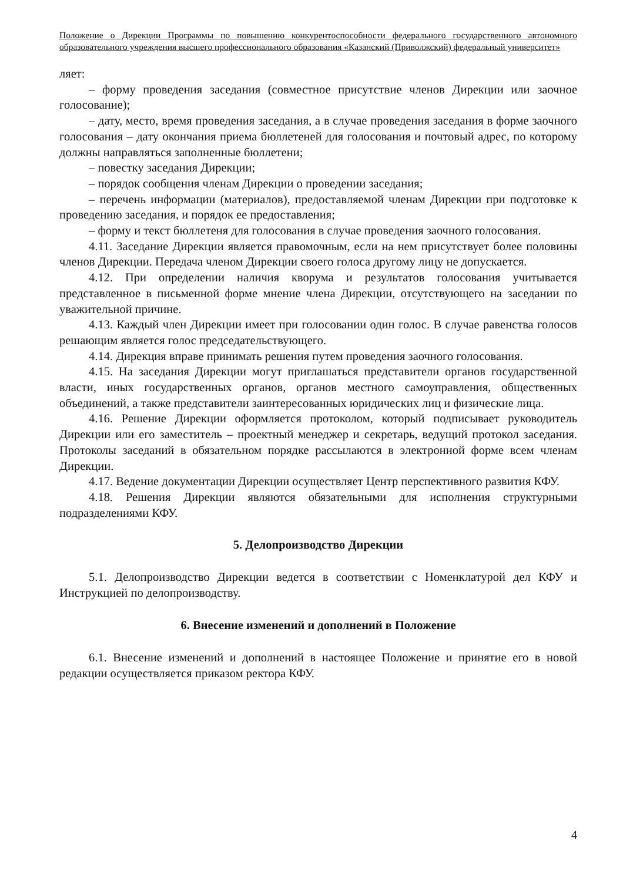Положение о Дирекции Программы по повышению конкурентоспособности федерального государственного автономного образовательного учреждения высшего профессионального образования «Казанский (Приволжский) федеральный университет»
ляет:
– форму проведения заседания (совместное присутствие членов Дирекции или заочное голосование);
– дату, место, время проведения заседания, а в случае проведения заседания в форме заочного голосования – дату окончания приема бюллетеней для голосования и почтовый адрес, по которому должны направляться заполненные бюллетени;
– повестку заседания Дирекции;
– порядок сообщения членам Дирекции о проведении заседания;
– перечень информации (материалов), предоставляемой членам Дирекции при подготовке к проведению заседания, и порядок ее предоставления;
– форму и текст бюллетеня для голосования в случае проведения заочного голосования.
4.11. Заседание Дирекции является правомочным, если на нем присутствует более половины членов Дирекции. Передача членом Дирекции своего голоса другому лицу не допускается.
4.12. При определении наличия кворума и результатов голосования учитывается представленное в письменной форме мнение члена Дирекции, отсутствующего на заседании по уважительной причине.
4.13. Каждый член Дирекции имеет при голосовании один голос. В случае равенства голосов решающим является голос председательствующего.
4.14. Дирекция вправе принимать решения путем проведения заочного голосования.
4.15. На заседания Дирекции могут приглашаться представители органов государственной власти, иных государственных органов, органов местного самоуправления, общественных объединений, а также представители заинтересованных юридических лиц и физические лица.
4.16. Решение Дирекции оформляется протоколом, который подписывает руководитель Дирекции или его заместитель – проектный менеджер и секретарь, ведущий протокол заседания. Протоколы заседаний в обязательном порядке рассылаются в электронной форме всем членам Дирекции.
4.17. Ведение документации Дирекции осуществляет Центр перспективного развития КФУ.
4.18. Решения Дирекции являются обязательными для исполнения структурными подразделениями КФУ.
5. Делопроизводство Дирекции
5.1. Делопроизводство Дирекции ведется в соответствии с Номенклатурой дел КФУ и Инструкцией по делопроизводству.
6. Внесение изменений и дополнений в Положение
6.1. Внесение изменений и дополнений в настоящее Положение и принятие его в новой редакции осуществляется приказом ректора КФУ.
4